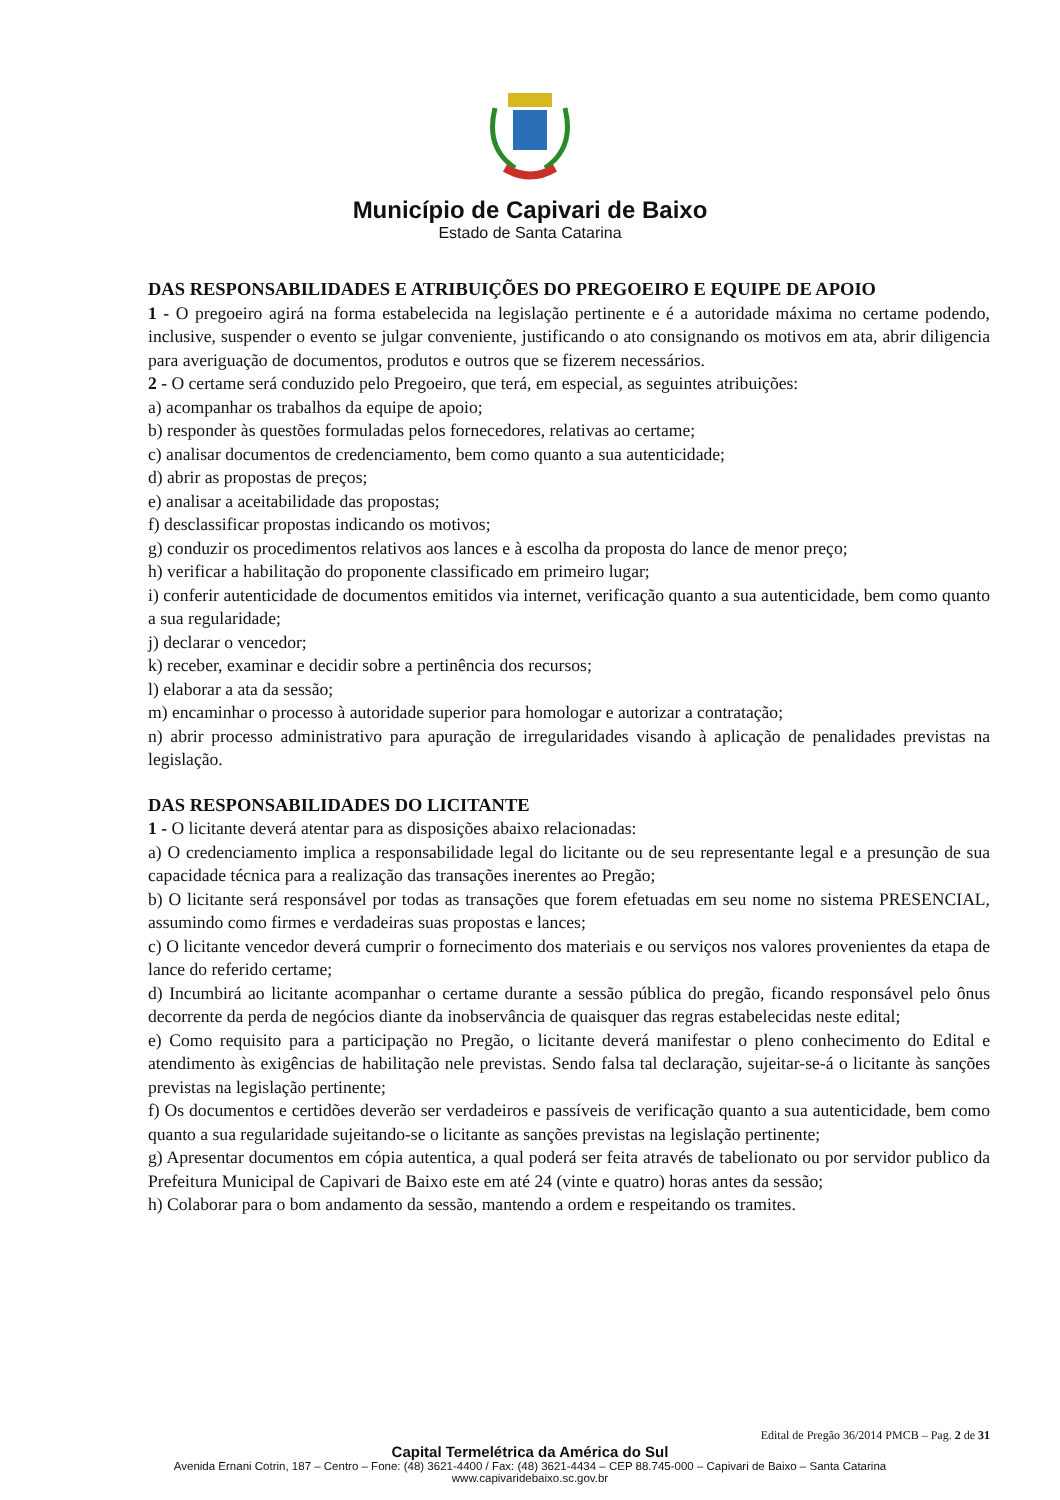Município de Capivari de Baixo
Estado de Santa Catarina
DAS RESPONSABILIDADES E ATRIBUIÇÕES DO PREGOEIRO E EQUIPE DE APOIO
1 - O pregoeiro agirá na forma estabelecida na legislação pertinente e é a autoridade máxima no certame podendo, inclusive, suspender o evento se julgar conveniente, justificando o ato consignando os motivos em ata, abrir diligencia para averiguação de documentos, produtos e outros que se fizerem necessários.
2 - O certame será conduzido pelo Pregoeiro, que terá, em especial, as seguintes atribuições:
a) acompanhar os trabalhos da equipe de apoio;
b) responder às questões formuladas pelos fornecedores, relativas ao certame;
c) analisar documentos de credenciamento, bem como quanto a sua autenticidade;
d) abrir as propostas de preços;
e) analisar a aceitabilidade das propostas;
f) desclassificar propostas indicando os motivos;
g) conduzir os procedimentos relativos aos lances e à escolha da proposta do lance de menor preço;
h) verificar a habilitação do proponente classificado em primeiro lugar;
i) conferir autenticidade de documentos emitidos via internet, verificação quanto a sua autenticidade, bem como quanto a sua regularidade;
j) declarar o vencedor;
k) receber, examinar e decidir sobre a pertinência dos recursos;
l) elaborar a ata da sessão;
m) encaminhar o processo à autoridade superior para homologar e autorizar a contratação;
n) abrir processo administrativo para apuração de irregularidades visando à aplicação de penalidades previstas na legislação.
DAS RESPONSABILIDADES DO LICITANTE
1 - O licitante deverá atentar para as disposições abaixo relacionadas:
a) O credenciamento implica a responsabilidade legal do licitante ou de seu representante legal e a presunção de sua capacidade técnica para a realização das transações inerentes ao Pregão;
b) O licitante será responsável por todas as transações que forem efetuadas em seu nome no sistema PRESENCIAL, assumindo como firmes e verdadeiras suas propostas e lances;
c) O licitante vencedor deverá cumprir o fornecimento dos materiais e ou serviços nos valores provenientes da etapa de lance do referido certame;
d) Incumbirá ao licitante acompanhar o certame durante a sessão pública do pregão, ficando responsável pelo ônus decorrente da perda de negócios diante da inobservância de quaisquer das regras estabelecidas neste edital;
e) Como requisito para a participação no Pregão, o licitante deverá manifestar o pleno conhecimento do Edital e atendimento às exigências de habilitação nele previstas. Sendo falsa tal declaração, sujeitar-se-á o licitante às sanções previstas na legislação pertinente;
f) Os documentos e certidões deverão ser verdadeiros e passíveis de verificação quanto a sua autenticidade, bem como quanto a sua regularidade sujeitando-se o licitante as sanções previstas na legislação pertinente;
g) Apresentar documentos em cópia autentica, a qual poderá ser feita através de tabelionato ou por servidor publico da Prefeitura Municipal de Capivari de Baixo este em até 24 (vinte e quatro) horas antes da sessão;
h) Colaborar para o bom andamento da sessão, mantendo a ordem e respeitando os tramites.
Edital de Pregão 36/2014 PMCB – Pag. 2 de 31
Capital Termelétrica da América do Sul
Avenida Ernani Cotrin, 187 – Centro – Fone: (48) 3621-4400 / Fax: (48) 3621-4434 – CEP 88.745-000 – Capivari de Baixo – Santa Catarina
www.capivaridebaixo.sc.gov.br